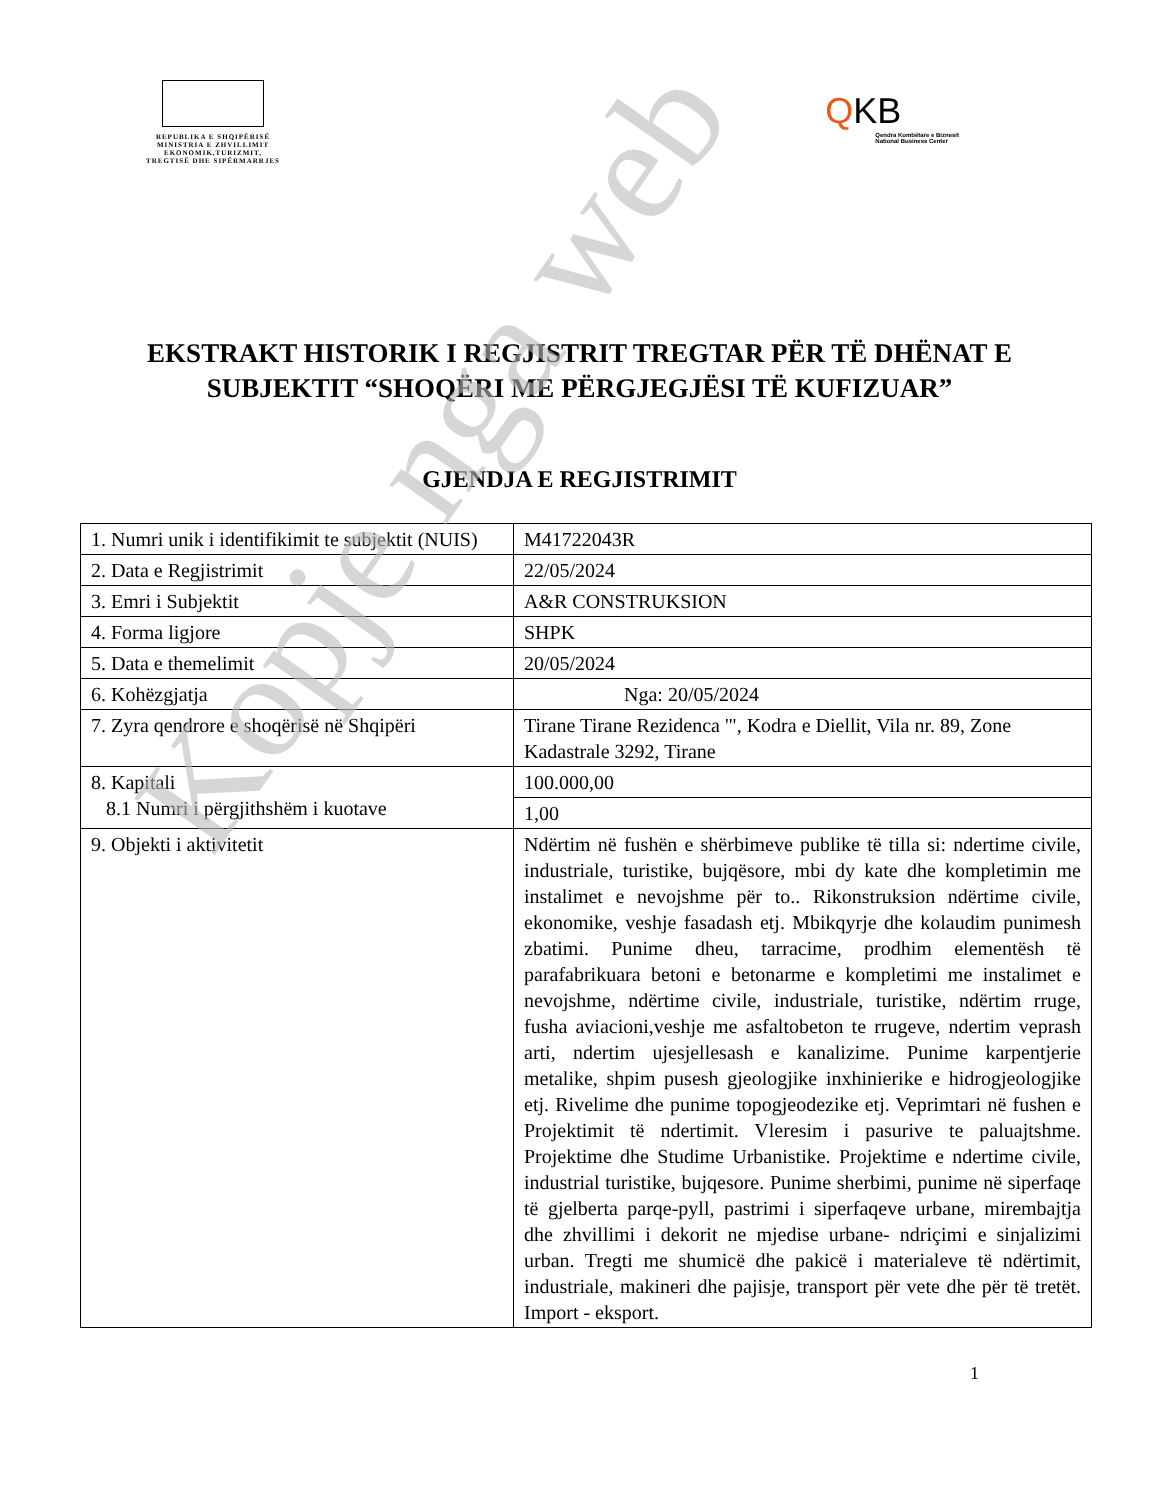REPUBLIKA E SHQIPËRISË
MINISTRIA E ZHVILLIMIT
EKONOMIK,TURIZMIT,
TREGTISË DHE SIPËRMARRJES
QKB
Qendra Kombëtare e Biznesit
National Business Center
EKSTRAKT HISTORIK I REGJISTRIT TREGTAR PËR TË DHËNAT E SUBJEKTIT “SHOQËRI ME PËRGJEGJËSI TË KUFIZUAR”
GJENDJA E REGJISTRIMIT
| 1. Numri unik i identifikimit te subjektit (NUIS) | M41722043R |
| 2. Data e Regjistrimit | 22/05/2024 |
| 3. Emri i Subjektit | A&R CONSTRUKSION |
| 4. Forma ligjore | SHPK |
| 5. Data e themelimit | 20/05/2024 |
| 6. Kohëzgjatja | Nga: 20/05/2024 |
| 7. Zyra qendrore e shoqërisë në Shqipëri | Tirane Tirane Rezidenca '", Kodra e Diellit, Vila nr. 89, Zone Kadastrale 3292, Tirane |
| 8. Kapitali 8.1 Numri i përgjithshëm i kuotave | 100.000,00 |
| | 1,00 |
| 9. Objekti i aktivitetit | Ndërtim në fushën e shërbimeve publike të tilla si: ndertime civile, industriale, turistike, bujqësore, mbi dy kate dhe kompletimin me instalimet e nevojshme për to.. Rikonstruksion ndërtime civile, ekonomike, veshje fasadash etj. Mbikqyrje dhe kolaudim punimesh zbatimi. Punime dheu, tarracime, prodhim elementësh të parafabrikuara betoni e betonarme e kompletimi me instalimet e nevojshme, ndërtime civile, industriale, turistike, ndërtim rruge, fusha aviacioni,veshje me asfaltobeton te rrugeve, ndertim veprash arti, ndertim ujesjellesash e kanalizime. Punime karpentjerie metalike, shpim pusesh gjeologjike inxhinierike e hidrogjeologjike etj. Rivelime dhe punime topogjeodezike etj. Veprimtari në fushen e Projektimit të ndertimit. Vleresim i pasurive te paluajtshme. Projektime dhe Studime Urbanistike. Projektime e ndertime civile, industrial turistike, bujqesore. Punime sherbimi, punime në siperfaqe të gjelberta parqe-pyll, pastrimi i siperfaqeve urbane, mirembajtja dhe zhvillimi i dekorit ne mjedise urbane- ndriçimi e sinjalizimi urban. Tregti me shumicë dhe pakicë i materialeve të ndërtimit, industriale, makineri dhe pajisje, transport për vete dhe për të tretët. Import - eksport. |
1
Kopje nga web